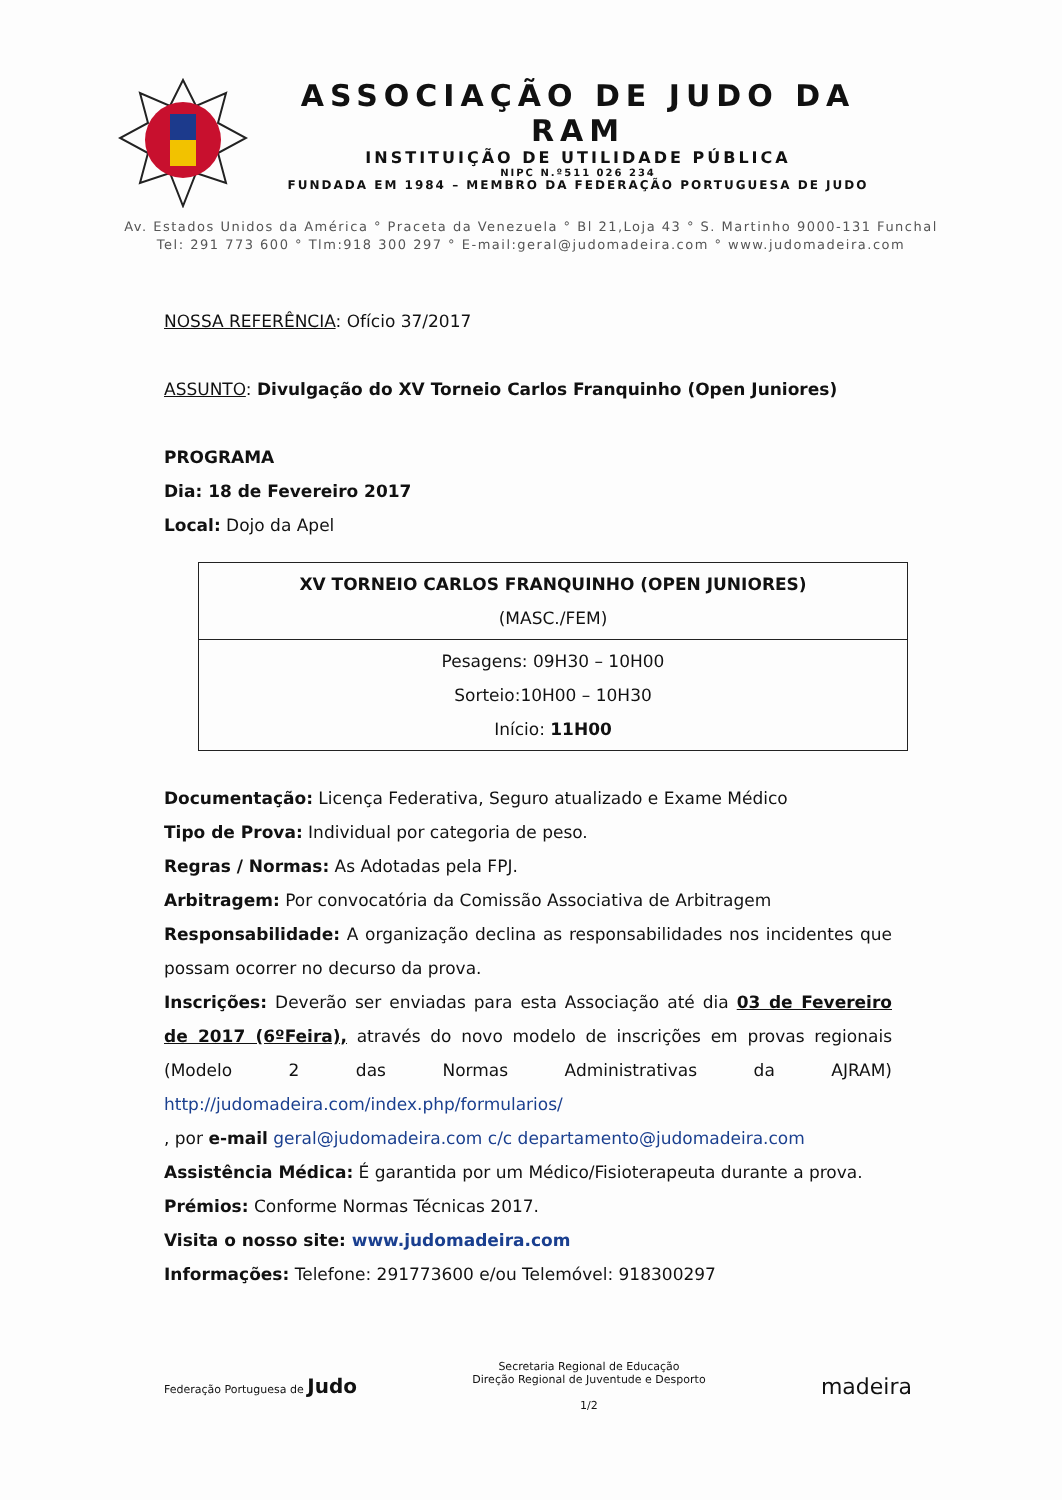ASSOCIAÇÃO DE JUDO DA RAM
INSTITUIÇÃO DE UTILIDADE PÚBLICA
NIPC N.º511 026 234
FUNDADA EM 1984 – MEMBRO DA FEDERAÇÃO PORTUGUESA DE JUDO
Av. Estados Unidos da América ° Praceta da Venezuela ° Bl 21,Loja 43 ° S. Martinho 9000-131 Funchal
Tel: 291 773 600 ° Tlm:918 300 297 ° E-mail:geral@judomadeira.com ° www.judomadeira.com
NOSSA REFERÊNCIA: Ofício 37/2017
ASSUNTO: Divulgação do XV Torneio Carlos Franquinho (Open Juniores)
PROGRAMA
Dia: 18 de Fevereiro 2017
Local: Dojo da Apel
| XV TORNEIO CARLOS FRANQUINHO (OPEN JUNIORES) (MASC./FEM) |
| Pesagens: 09H30 – 10H00 Sorteio:10H00 – 10H30 Início: 11H00 |
Documentação: Licença Federativa, Seguro atualizado e Exame Médico
Tipo de Prova: Individual por categoria de peso.
Regras / Normas: As Adotadas pela FPJ.
Arbitragem: Por convocatória da Comissão Associativa de Arbitragem
Responsabilidade: A organização declina as responsabilidades nos incidentes que possam ocorrer no decurso da prova.
Inscrições: Deverão ser enviadas para esta Associação até dia 03 de Fevereiro de 2017 (6ºFeira), através do novo modelo de inscrições em provas regionais (Modelo 2 das Normas Administrativas da AJRAM) http://judomadeira.com/index.php/formularios/
, por e-mail geral@judomadeira.com c/c departamento@judomadeira.com
Assistência Médica: É garantida por um Médico/Fisioterapeuta durante a prova.
Prémios: Conforme Normas Técnicas 2017.
Visita o nosso site: www.judomadeira.com
Informações: Telefone: 291773600 e/ou Telemóvel: 918300297
Federação Portuguesa de Judo
Secretaria Regional de Educação
Direção Regional de Juventude e Desporto
1/2
madeira